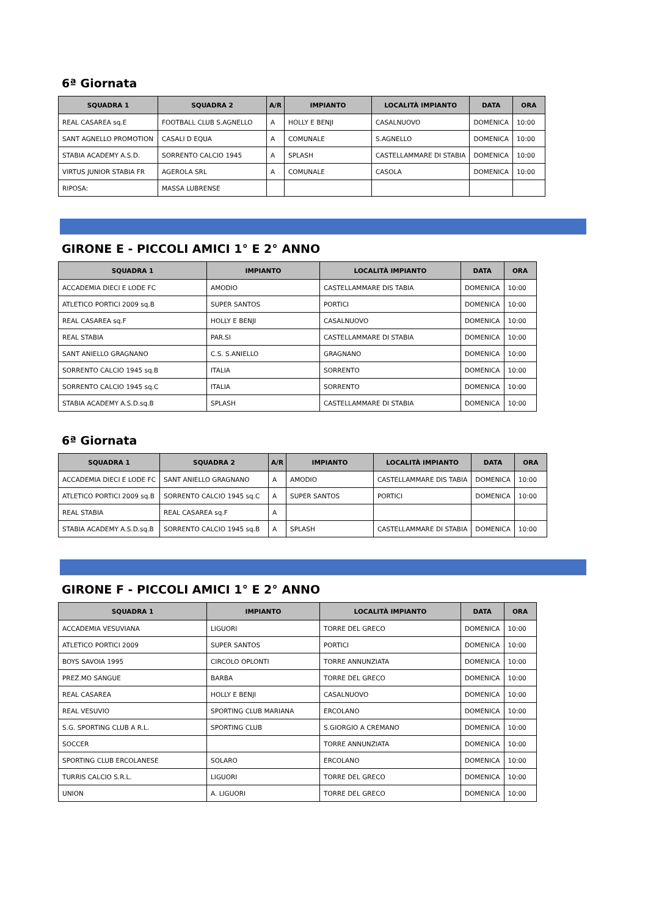6ª Giornata
| SQUADRA 1 | SQUADRA 2 | A/R | IMPIANTO | LOCALITÀ IMPIANTO | DATA | ORA |
| --- | --- | --- | --- | --- | --- | --- |
| REAL CASAREA sq.E | FOOTBALL CLUB S.AGNELLO | A | HOLLY E BENJI | CASALNUOVO | DOMENICA | 10:00 |
| SANT AGNELLO PROMOTION | CASALI D EQUA | A | COMUNALE | S.AGNELLO | DOMENICA | 10:00 |
| STABIA ACADEMY A.S.D. | SORRENTO CALCIO 1945 | A | SPLASH | CASTELLAMMARE DI STABIA | DOMENICA | 10:00 |
| VIRTUS JUNIOR STABIA FR | AGEROLA SRL | A | COMUNALE | CASOLA | DOMENICA | 10:00 |
| RIPOSA: | MASSA LUBRENSE | | | | | |
GIRONE E - PICCOLI AMICI 1° E 2° ANNO
| SQUADRA 1 | IMPIANTO | LOCALITÀ IMPIANTO | DATA | ORA |
| --- | --- | --- | --- | --- |
| ACCADEMIA DIECI E LODE FC | AMODIO | CASTELLAMMARE DIS TABIA | DOMENICA | 10:00 |
| ATLETICO PORTICI 2009 sq.B | SUPER SANTOS | PORTICI | DOMENICA | 10:00 |
| REAL CASAREA sq.F | HOLLY E BENJI | CASALNUOVO | DOMENICA | 10:00 |
| REAL STABIA | PAR.SI | CASTELLAMMARE DI STABIA | DOMENICA | 10:00 |
| SANT ANIELLO GRAGNANO | C.S. S.ANIELLO | GRAGNANO | DOMENICA | 10:00 |
| SORRENTO CALCIO 1945 sq.B | ITALIA | SORRENTO | DOMENICA | 10:00 |
| SORRENTO CALCIO 1945 sq.C | ITALIA | SORRENTO | DOMENICA | 10:00 |
| STABIA ACADEMY A.S.D.sq.B | SPLASH | CASTELLAMMARE DI STABIA | DOMENICA | 10:00 |
6ª Giornata
| SQUADRA 1 | SQUADRA 2 | A/R | IMPIANTO | LOCALITÀ IMPIANTO | DATA | ORA |
| --- | --- | --- | --- | --- | --- | --- |
| ACCADEMIA DIECI E LODE FC | SANT ANIELLO GRAGNANO | A | AMODIO | CASTELLAMMARE DIS TABIA | DOMENICA | 10:00 |
| ATLETICO PORTICI 2009 sq.B | SORRENTO CALCIO 1945 sq.C | A | SUPER SANTOS | PORTICI | DOMENICA | 10:00 |
| REAL STABIA | REAL CASAREA sq.F | A | | | | |
| STABIA ACADEMY A.S.D.sq.B | SORRENTO CALCIO 1945 sq.B | A | SPLASH | CASTELLAMMARE DI STABIA | DOMENICA | 10:00 |
GIRONE F - PICCOLI AMICI 1° E 2° ANNO
| SQUADRA 1 | IMPIANTO | LOCALITÀ IMPIANTO | DATA | ORA |
| --- | --- | --- | --- | --- |
| ACCADEMIA VESUVIANA | LIGUORI | TORRE DEL GRECO | DOMENICA | 10:00 |
| ATLETICO PORTICI 2009 | SUPER SANTOS | PORTICI | DOMENICA | 10:00 |
| BOYS SAVOIA 1995 | CIRCOLO OPLONTI | TORRE ANNUNZIATA | DOMENICA | 10:00 |
| PREZ.MO SANGUE | BARBA | TORRE DEL GRECO | DOMENICA | 10:00 |
| REAL CASAREA | HOLLY E BENJI | CASALNUOVO | DOMENICA | 10:00 |
| REAL VESUVIO | SPORTING CLUB MARIANA | ERCOLANO | DOMENICA | 10:00 |
| S.G. SPORTING CLUB A R.L. | SPORTING CLUB | S.GIORGIO A CREMANO | DOMENICA | 10:00 |
| SOCCER | | TORRE ANNUNZIATA | DOMENICA | 10:00 |
| SPORTING CLUB ERCOLANESE | SOLARO | ERCOLANO | DOMENICA | 10:00 |
| TURRIS CALCIO S.R.L. | LIGUORI | TORRE DEL GRECO | DOMENICA | 10:00 |
| UNION | A. LIGUORI | TORRE DEL GRECO | DOMENICA | 10:00 |